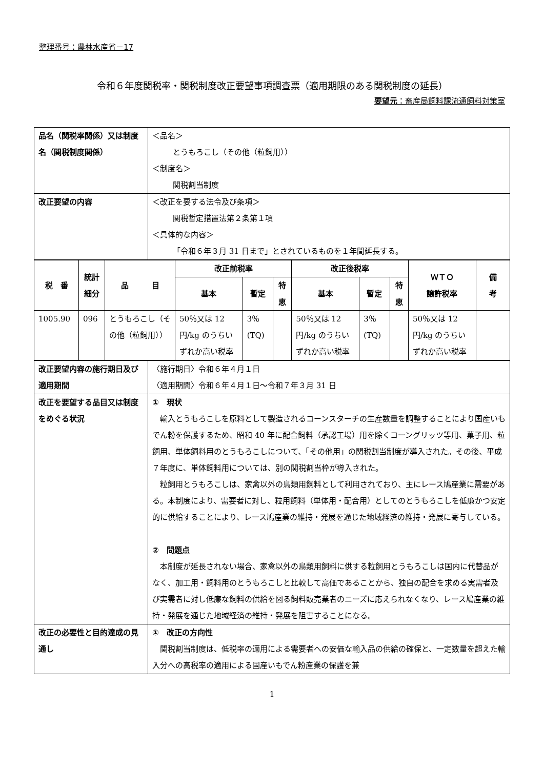整理番号：農林水産省－17
令和６年度関税率・関税制度改正要望事項調査票（適用期限のある関税制度の延長）
要望元：畜産局飼料課流通飼料対策室
| 品名（関税率関係）又は制度名（関税制度関係） | ＜品名＞ とうもろこし（その他（粒飼用）） ＜制度名＞ 関税割当制度 |
| 改正要望の内容 | ＜改正を要する法令及び条項＞ 関税暫定措置法第２条第１項 ＜具体的な内容＞ 「令和６年３月 31 日まで」とされているものを１年間延長する。 |
| 税 番 | 統計細分 | 品 目 | 改正前税率 | | | 改正後税率 | | | ＷＴＯ 譲許税率 | 備 考 |
| --- | --- | --- | --- | --- | --- | --- | --- | --- | --- | --- |
| | | | 基本 | 暫定 | 特恵 | 基本 | 暫定 | 特恵 | | |
| 1005.90 | 096 | とうもろこし（その他（粒飼用）） | 50％又は 12 円/kg のうちいずれか高い税率 | 3％ (TQ) | | 50％又は 12 円/kg のうちいずれか高い税率 | 3％ (TQ) | | 50％又は 12 円/kg のうちいずれか高い税率 | |
| 改正要望内容の施行期日及び適用期間 | 〈施行期日〉令和６年４月１日 〈適用期間〉令和６年４月１日～令和７年３月 31 日 |
| 改正を要望する品目又は制度をめぐる状況 | ① 現状 輸入とうもろこしを原料として製造されるコーンスターチの生産数量を調整することにより国産いもでん粉を保護するため、昭和 40 年に配合飼料（承認工場）用を除くコーングリッツ等用、菓子用、粒飼用、単体飼料用のとうもろこしについて、「その他用」の関税割当制度が導入された。その後、平成７年度に、単体飼料用については、別の関税割当枠が導入された。 粒飼用とうもろこしは、家禽以外の鳥類用飼料として利用されており、主にレース鳩産業に需要がある。本制度により、需要者に対し、粒用飼料（単体用・配合用）としてのとうもろこしを低廉かつ安定的に供給することにより、レース鳩産業の維持・発展を通じた地域経済の維持・発展に寄与している。 ② 問題点 本制度が延長されない場合、家禽以外の鳥類用飼料に供する粒飼用とうもろこしは国内に代替品がなく、加工用・飼料用のとうもろこしと比較して高価であることから、独自の配合を求める実需者及び実需者に対し低廉な飼料の供給を図る飼料販売業者のニーズに応えられなくなり、レース鳩産業の維持・発展を通じた地域経済の維持・発展を阻害することになる。 |
| 改正の必要性と目的達成の見通し | ① 改正の方向性 関税割当制度は、低税率の適用による需要者への安価な輸入品の供給の確保と、一定数量を超えた輸入分への高税率の適用による国産いもでん粉産業の保護を兼 |
1